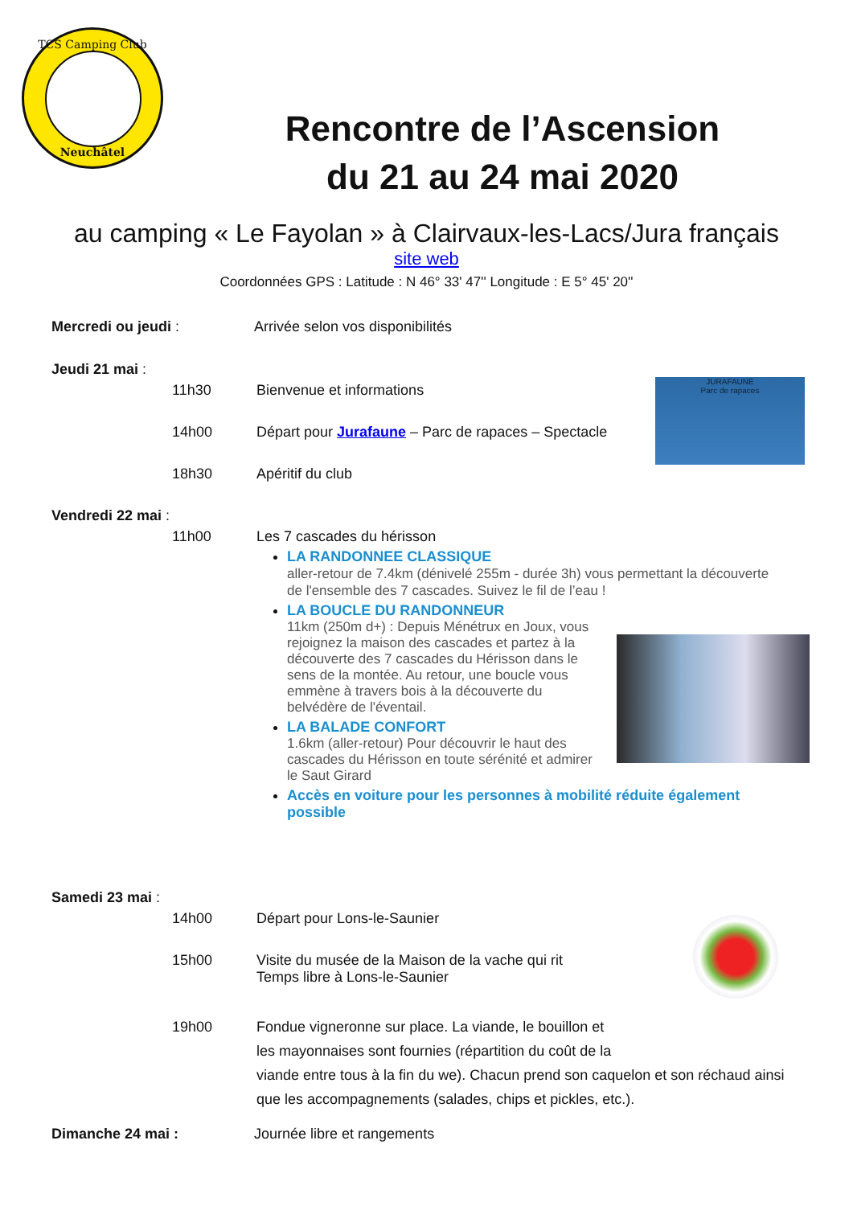TCS Camping Club
Neuchâtel
Rencontre de l’Ascension
du 21 au 24 mai 2020
au camping « Le Fayolan » à Clairvaux-les-Lacs/Jura français
site web
Coordonnées GPS : Latitude : N 46° 33' 47'' Longitude : E 5° 45' 20''
Mercredi ou jeudi : Arrivée selon vos disponibilités
Jeudi 21 mai :
11h30 Bienvenue et informations
14h00 Départ pour Jurafaune – Parc de rapaces – Spectacle
18h30 Apéritif du club
JURAFAUNE
Parc de rapaces
Vendredi 22 mai :
11h00 Les 7 cascades du hérisson
LA RANDONNEE CLASSIQUE
aller-retour de 7.4km (dénivelé 255m - durée 3h) vous permettant la découverte de l'ensemble des 7 cascades. Suivez le fil de l’eau !
LA BOUCLE DU RANDONNEUR
11km (250m d+) : Depuis Ménétrux en Joux, vous rejoignez la maison des cascades et partez à la découverte des 7 cascades du Hérisson dans le sens de la montée. Au retour, une boucle vous emmène à travers bois à la découverte du belvédère de l'éventail.
LA BALADE CONFORT
1.6km (aller-retour) Pour découvrir le haut des cascades du Hérisson en toute sérénité et admirer le Saut Girard
Accès en voiture pour les personnes à mobilité réduite également possible
Samedi 23 mai :
14h00 Départ pour Lons-le-Saunier
15h00 Visite du musée de la Maison de la vache qui rit
Temps libre à Lons-le-Saunier
19h00 Fondue vigneronne sur place. La viande, le bouillon et
les mayonnaises sont fournies (répartition du coût de la
viande entre tous à la fin du we). Chacun prend son caquelon et son réchaud ainsi que les accompagnements (salades, chips et pickles, etc.).
Dimanche 24 mai : Journée libre et rangements